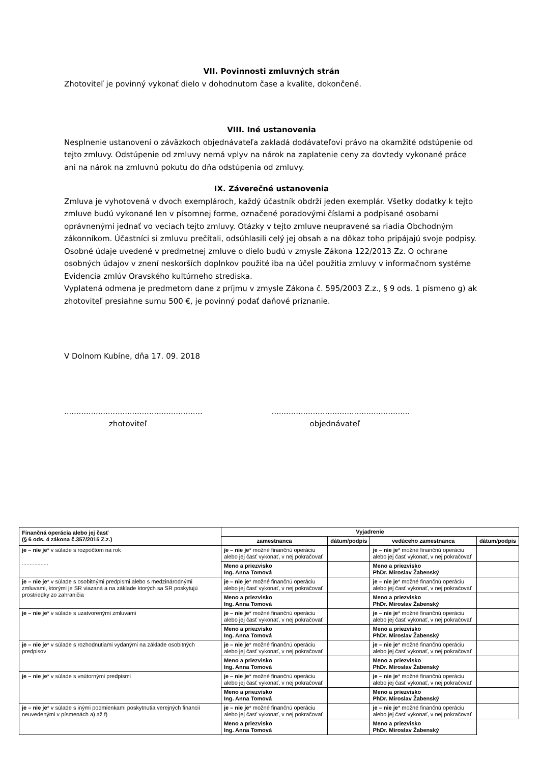VII. Povinnosti zmluvných strán
Zhotoviteľ je povinný vykonať dielo v dohodnutom čase a kvalite, dokončené.
VIII. Iné ustanovenia
Nesplnenie ustanovení o záväzkoch objednávateľa zakladá dodávateľovi právo na okamžité odstúpenie od tejto zmluvy. Odstúpenie od zmluvy nemá vplyv na nárok na zaplatenie ceny za dovtedy vykonané práce ani na nárok na zmluvnú pokutu do dňa odstúpenia od zmluvy.
IX. Záverečné ustanovenia
Zmluva je vyhotovená v dvoch exemplároch, každý účastník obdrží jeden exemplár. Všetky dodatky k tejto zmluve budú vykonané len v písomnej forme, označené poradovými číslami a podpísané osobami oprávnenými jednať vo veciach tejto zmluvy. Otázky v tejto zmluve neupravené sa riadia Obchodným zákonníkom. Účastníci si zmluvu prečítali, odsúhlasili celý jej obsah a na dôkaz toho pripájajú svoje podpisy.
Osobné údaje uvedené v predmetnej zmluve o dielo budú v zmysle Zákona 122/2013 Zz. O ochrane osobných údajov v znení neskorších doplnkov použité iba na účel použitia zmluvy v informačnom systéme Evidencia zmlúv Oravského kultúrneho strediska.
Vyplatená odmena je predmetom dane z príjmu v zmysle Zákona č. 595/2003 Z.z., § 9 ods. 1 písmeno g) ak zhotoviteľ presiahne sumu 500 €, je povinný podať daňové priznanie.
V Dolnom Kubíne, dňa 17. 09. 2018
.........................................................
.........................................................
zhotoviteľ objednávateľ
| Finančná operácia alebo jej časť (§ 6 ods. 4 zákona č.357/2015 Z.z.) | Vyjadrenie | | | |
| --- | --- | --- | --- | --- |
| | zamestnanca | dátum/podpis | vedúceho zamestnanca | dátum/podpis |
| je – nie je * v súlade s rozpočtom na rok ................. | je – nie je * možné finančnú operáciu alebo jej časť vykonať, v nej pokračovať | | je – nie je * možné finančnú operáciu alebo jej časť vykonať, v nej pokračovať | |
| | Meno a priezvisko Ing. Anna Tomová | | Meno a priezvisko PhDr. Miroslav Žabenský | |
| je – nie je * v súlade s osobitnými predpismi alebo s medzinárodnými zmluvami, ktorými je SR viazaná a na základe ktorých sa SR poskytujú prostriedky zo zahraničia | je – nie je * možné finančnú operáciu alebo jej časť vykonať, v nej pokračovať | | je – nie je * možné finančnú operáciu alebo jej časť vykonať, v nej pokračovať | |
| | Meno a priezvisko Ing. Anna Tomová | | Meno a priezvisko PhDr. Miroslav Žabenský | |
| je – nie je * v súlade s uzatvorenými zmluvami | je – nie je * možné finančnú operáciu alebo jej časť vykonať, v nej pokračovať | | je – nie je * možné finančnú operáciu alebo jej časť vykonať, v nej pokračovať | |
| | Meno a priezvisko Ing. Anna Tomová | | Meno a priezvisko PhDr. Miroslav Žabenský | |
| je – nie je * v súlade s rozhodnutiami vydanými na základe osobitných predpisov | je – nie je * možné finančnú operáciu alebo jej časť vykonať, v nej pokračovať | | je – nie je * možné finančnú operáciu alebo jej časť vykonať, v nej pokračovať | |
| | Meno a priezvisko Ing. Anna Tomová | | Meno a priezvisko PhDr. Miroslav Žabenský | |
| je – nie je * v súlade s vnútornými predpismi | je – nie je * možné finančnú operáciu alebo jej časť vykonať, v nej pokračovať | | je – nie je * možné finančnú operáciu alebo jej časť vykonať, v nej pokračovať | |
| | Meno a priezvisko Ing. Anna Tomová | | Meno a priezvisko PhDr. Miroslav Žabenský | |
| je – nie je * v súlade s inými podmienkami poskytnutia verejných financií neuvedenými v písmenách a) až f) | je – nie je * možné finančnú operáciu alebo jej časť vykonať, v nej pokračovať | | je – nie je * možné finančnú operáciu alebo jej časť vykonať, v nej pokračovať | |
| | Meno a priezvisko Ing. Anna Tomová | | Meno a priezvisko PhDr. Miroslav Žabenský | |